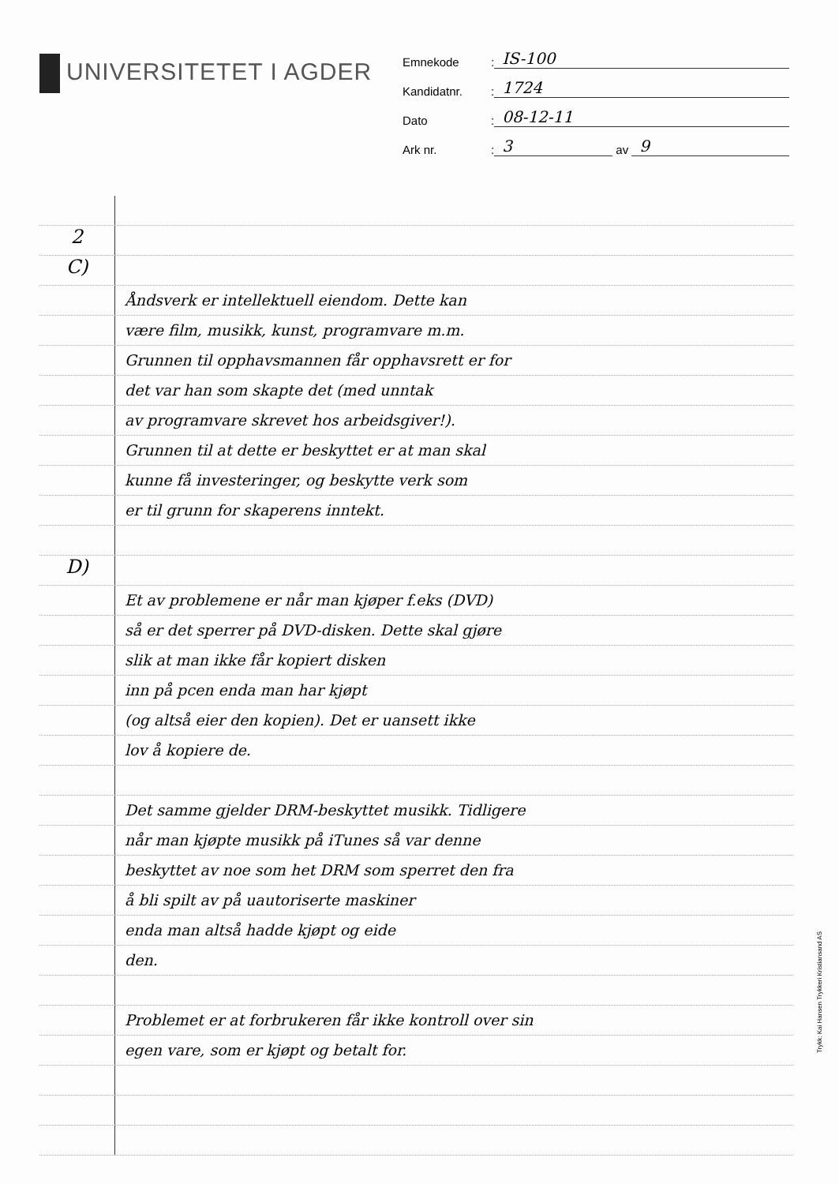UNIVERSITETET I AGDER
Emnekode
:
IS-100
Kandidatnr.
:
1724
Dato
:
08-12-11
Ark nr.
:
3
av
9
2
C)
Åndsverk er intellektuell eiendom. Dette kan
være film, musikk, kunst, programvare m.m.
Grunnen til opphavsmannen får opphavsrett er for
det var han som skapte det (med unntak
av programvare skrevet hos arbeidsgiver!).
Grunnen til at dette er beskyttet er at man skal
kunne få investeringer, og beskytte verk som
er til grunn for skaperens inntekt.
D)
Et av problemene er når man kjøper f.eks (DVD)
så er det sperrer på DVD-disken. Dette skal gjøre
slik at man ikke får kopiert disken
inn på pcen enda man har kjøpt
(og altså eier den kopien). Det er uansett ikke
lov å kopiere de.
Det samme gjelder DRM-beskyttet musikk. Tidligere
når man kjøpte musikk på iTunes så var denne
beskyttet av noe som het DRM som sperret den fra
å bli spilt av på uautoriserte maskiner
enda man altså hadde kjøpt og eide
den.
Problemet er at forbrukeren får ikke kontroll over sin
egen vare, som er kjøpt og betalt for.
Trykk: Kai Hansen Trykkeri Kristiansand AS